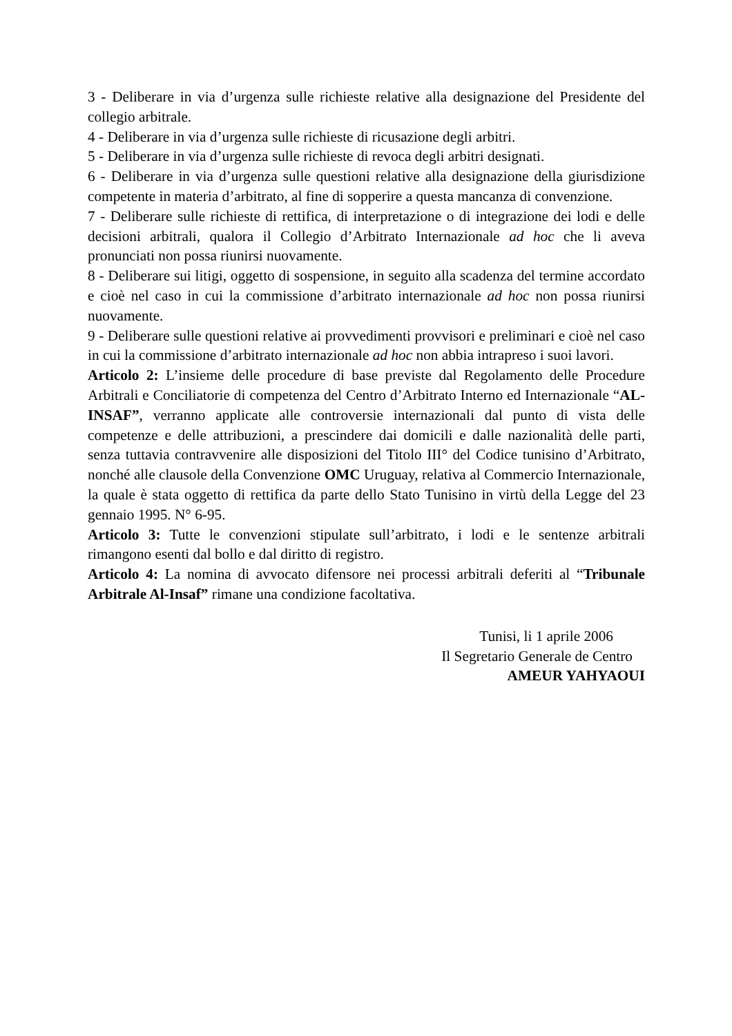3 - Deliberare in via d’urgenza sulle richieste relative alla designazione del Presidente del collegio arbitrale.
4 - Deliberare in via d’urgenza sulle richieste di ricusazione degli arbitri.
5 - Deliberare in via d’urgenza sulle richieste di revoca degli arbitri designati.
6 - Deliberare in via d’urgenza sulle questioni relative alla designazione della giurisdizione competente in materia d’arbitrato, al fine di sopperire a questa mancanza di convenzione.
7 - Deliberare sulle richieste di rettifica, di interpretazione o di integrazione dei lodi e delle decisioni arbitrali, qualora il Collegio d’Arbitrato Internazionale ad hoc che li aveva pronunciati non possa riunirsi nuovamente.
8 - Deliberare sui litigi, oggetto di sospensione, in seguito alla scadenza del termine accordato e cioè nel caso in cui la commissione d’arbitrato internazionale ad hoc non possa riunirsi nuovamente.
9 - Deliberare sulle questioni relative ai provvedimenti provvisori e preliminari e cioè nel caso in cui la commissione d’arbitrato internazionale ad hoc non abbia intrapreso i suoi lavori.
Articolo 2: L’insieme delle procedure di base previste dal Regolamento delle Procedure Arbitrali e Conciliatorie di competenza del Centro d’Arbitrato Interno ed Internazionale “AL-INSAF”, verranno applicate alle controversie internazionali dal punto di vista delle competenze e delle attribuzioni, a prescindere dai domicili e dalle nazionalità delle parti, senza tuttavia contravvenire alle disposizioni del Titolo III° del Codice tunisino d’Arbitrato, nonché alle clausole della Convenzione OMC Uruguay, relativa al Commercio Internazionale, la quale è stata oggetto di rettifica da parte dello Stato Tunisino in virtù della Legge del 23 gennaio 1995. N° 6-95.
Articolo 3: Tutte le convenzioni stipulate sull’arbitrato, i lodi e le sentenze arbitrali rimangono esenti dal bollo e dal diritto di registro.
Articolo 4: La nomina di avvocato difensore nei processi arbitrali deferiti al “Tribunale Arbitrale Al-Insaf” rimane una condizione facoltativa.
Tunisi, li 1 aprile 2006
Il Segretario Generale de Centro
AMEUR YAHYAOUI